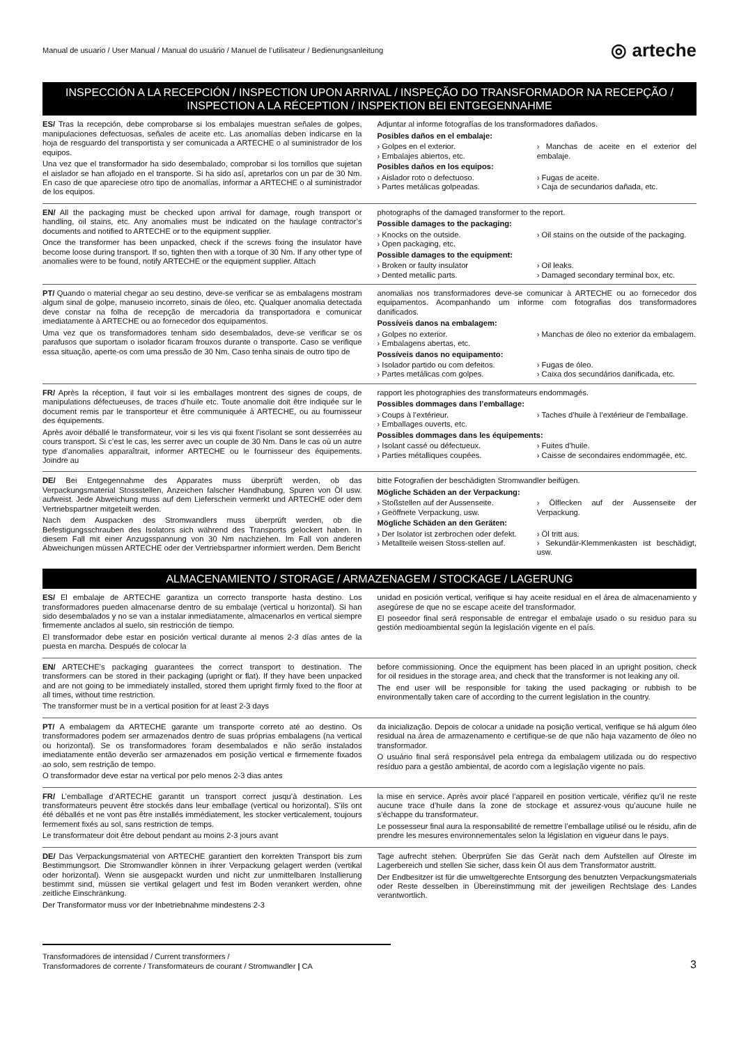Manual de usuario / User Manual / Manual do usuário / Manuel de l’utilisateur / Bedienungsanleitung ◎ arteche
INSPECCIÓN A LA RECEPCIÓN / INSPECTION UPON ARRIVAL / INSPEÇÃO DO TRANSFORMADOR NA RECEPÇÃO / INSPECTION A LA RÉCEPTION / INSPEKTION BEI ENTGEGENNAHME
ES/ Tras la recepción, debe comprobarse si los embalajes muestran señales de golpes, manipulaciones defectuosas, señales de aceite etc. Las anomalías deben indicarse en la hoja de resguardo del transportista y ser comunicada a ARTECHE o al suministrador de los equipos.
Una vez que el transformador ha sido desembalado, comprobar si los tornillos que sujetan el aislador se han aflojado en el transporte. Si ha sido así, apretarlos con un par de 30 Nm. En caso de que apareciese otro tipo de anomalías, informar a ARTECHE o al suministrador de los equipos.
Adjuntar al informe fotografías de los transformadores dañados.
Posibles daños en el embalaje:
› Golpes en el exterior.
› Embalajes abiertos, etc. › Manchas de aceite en el exterior del embalaje.
Posibles daños en los equipos:
› Aislador roto o defectuoso.
› Partes metálicas golpeadas. › Fugas de aceite.
› Caja de secundarios dañada, etc.
EN/ All the packaging must be checked upon arrival for damage, rough transport or handling, oil stains, etc. Any anomalies must be indicated on the haulage contractor’s documents and notified to ARTECHE or to the equipment supplier.
Once the transformer has been unpacked, check if the screws fixing the insulator have become loose during transport. If so, tighten then with a torque of 30 Nm. If any other type of anomalies were to be found, notify ARTECHE or the equipment supplier. Attach
photographs of the damaged transformer to the report.
Possible damages to the packaging:
› Knocks on the outside.
› Open packaging, etc. › Oil stains on the outside of the packaging.
Possible damages to the equipment:
› Broken or faulty insulator
› Dented metallic parts. › Oil leaks.
› Damaged secondary terminal box, etc.
PT/ Quando o material chegar ao seu destino, deve-se verificar se as embalagens mostram algum sinal de golpe, manuseio incorreto, sinais de óleo, etc. Qualquer anomalia detectada deve constar na folha de recepção de mercadoria da transportadora e comunicar imediatamente à ARTECHE ou ao fornecedor dos equipamentos.
Uma vez que os transformadores tenham sido desembalados, deve-se verificar se os parafusos que suportam o isolador ficaram frouxos durante o transporte. Caso se verifique essa situação, aperte-os com uma pressão de 30 Nm. Caso tenha sinais de outro tipo de
anomalias nos transformadores deve-se comunicar à ARTECHE ou ao fornecedor dos equipamentos. Acompanhando um informe com fotografias dos transformadores danificados.
Possíveis danos na embalagem:
› Golpes no exterior.
› Embalagens abertas, etc. › Manchas de óleo no exterior da embalagem.
Possíveis danos no equipamento:
› Isolador partido ou com defeitos.
› Partes metálicas com golpes. › Fugas de óleo.
› Caixa dos secundários danificada, etc.
FR/ Après la réception, il faut voir si les emballages montrent des signes de coups, de manipulations défectueuses, de traces d’huile etc. Toute anomalie doit être indiquée sur le document remis par le transporteur et être communiquée à ARTECHE, ou au fournisseur des équipements.
Après avoir déballé le transformateur, voir si les vis qui fixent l’isolant se sont desserrées au cours transport. Si c’est le cas, les serrer avec un couple de 30 Nm. Dans le cas où un autre type d’anomalies apparaîtrait, informer ARTECHE ou le fournisseur des équipements. Joindre au
rapport les photographies des transformateurs endommagés.
Possibles dommages dans l’emballage:
› Coups à l’extérieur.
› Emballages ouverts, etc. › Taches d’huile à l’extérieur de l’emballage.
Possibles dommages dans les équipements:
› Isolant cassé ou défectueux.
› Parties métalliques coupées. › Fuites d’huile.
› Caisse de secondaires endommagée, etc.
DE/ Bei Entgegennahme des Apparates muss überprüft werden, ob das Verpackungsmaterial Stossstellen, Anzeichen falscher Handhabung, Spuren von Öl usw. aufweist. Jede Abweichung muss auf dem Lieferschein vermerkt und ARTECHE oder dem Vertriebspartner mitgeteilt werden.
Nach dem Auspacken des Stromwandlers muss überprüft werden, ob die Befestigungsschrauben des Isolators sich während des Transports gelockert haben. In diesem Fall mit einer Anzugsspannung von 30 Nm nachziehen. Im Fall von anderen Abweichungen müssen ARTECHE oder der Vertriebspartner informiert werden. Dem Bericht
bitte Fotografien der beschädigten Stromwandler beifügen.
Mögliche Schäden an der Verpackung:
› Stoßstellen auf der Aussenseite.
› Geöffnete Verpackung, usw. › Ölflecken auf der Aussenseite der Verpackung.
Mögliche Schäden an den Geräten:
› Der Isolator ist zerbrochen oder defekt.
› Metallteile weisen Stoss-stellen auf. › Öl tritt aus.
› Sekundär-Klemmenkasten ist beschädigt, usw.
ALMACENAMIENTO / STORAGE / ARMAZENAGEM / STOCKAGE / LAGERUNG
ES/ El embalaje de ARTECHE garantiza un correcto transporte hasta destino. Los transformadores pueden almacenarse dentro de su embalaje (vertical u horizontal). Si han sido desembalados y no se van a instalar inmediatamente, almacenarlos en vertical siempre firmemente anclados al suelo, sin restricción de tiempo.
El transformador debe estar en posición vertical durante al menos 2-3 días antes de la puesta en marcha. Después de colocar la
unidad en posición vertical, verifique si hay aceite residual en el área de almacenamiento y asegúrese de que no se escape aceite del transformador.
El poseedor final será responsable de entregar el embalaje usado o su residuo para su gestión medioambiental según la legislación vigente en el país.
EN/ ARTECHE’s packaging guarantees the correct transport to destination. The transformers can be stored in their packaging (upright or flat). If they have been unpacked and are not going to be immediately installed, stored them upright firmly fixed to the floor at all times, without time restriction.
The transformer must be in a vertical position for at least 2-3 days
before commissioning. Once the equipment has been placed in an upright position, check for oil residues in the storage area, and check that the transformer is not leaking any oil.
The end user will be responsible for taking the used packaging or rubbish to be environmentally taken care of according to the current legislation in the country.
PT/ A embalagem da ARTECHE garante um transporte correto até ao destino. Os transformadores podem ser armazenados dentro de suas próprias embalagens (na vertical ou horizontal). Se os transformadores foram desembalados e não serão instalados imediatamente então deverão ser armazenados em posição vertical e firmemente fixados ao solo, sem restrição de tempo.
O transformador deve estar na vertical por pelo menos 2-3 dias antes
da inicialização. Depois de colocar a unidade na posição vertical, verifique se há algum óleo residual na área de armazenamento e certifique-se de que não haja vazamento de óleo no transformador.
O usuário final será responsável pela entrega da embalagem utilizada ou do respectivo resíduo para a gestão ambiental, de acordo com a legislação vigente no país.
FR/ L’emballage d’ARTECHE garantit un transport correct jusqu’à destination. Les transformateurs peuvent être stockés dans leur emballage (vertical ou horizontal). S’ils ont été déballés et ne vont pas être installés immédiatement, les stocker verticalement, toujours fermement fixés au sol, sans restriction de temps.
Le transformateur doit être debout pendant au moins 2-3 jours avant
la mise en service. Après avoir placé l’appareil en position verticale, vérifiez qu’il ne reste aucune trace d’huile dans la zone de stockage et assurez-vous qu’aucune huile ne s’échappe du transformateur.
Le possesseur final aura la responsabilité de remettre l’emballage utilisé ou le résidu, afin de prendre les mesures environnementales selon la législation en vigueur dans le pays.
DE/ Das Verpackungsmaterial von ARTECHE garantiert den korrekten Transport bis zum Bestimmungsort. Die Stromwandler können in ihrer Verpackung gelagert werden (vertikal oder horizontal). Wenn sie ausgepackt wurden und nicht zur unmittelbaren Installierung bestimmt sind, müssen sie vertikal gelagert und fest im Boden verankert werden, ohne zeitliche Einschränkung.
Der Transformator muss vor der Inbetriebnahme mindestens 2-3
Tage aufrecht stehen. Überprüfen Sie das Gerät nach dem Aufstellen auf Ölreste im Lagerbereich und stellen Sie sicher, dass kein Öl aus dem Transformator austritt.
Der Endbesitzer ist für die umweltgerechte Entsorgung des benutzten Verpackungsmaterials oder Reste desselben in Übereinstimmung mit der jeweiligen Rechtslage des Landes verantwortlich.
Transformadores de intensidad / Current transformers /
Transformadores de corrente / Transformateurs de courant / Stromwandler | CA
3